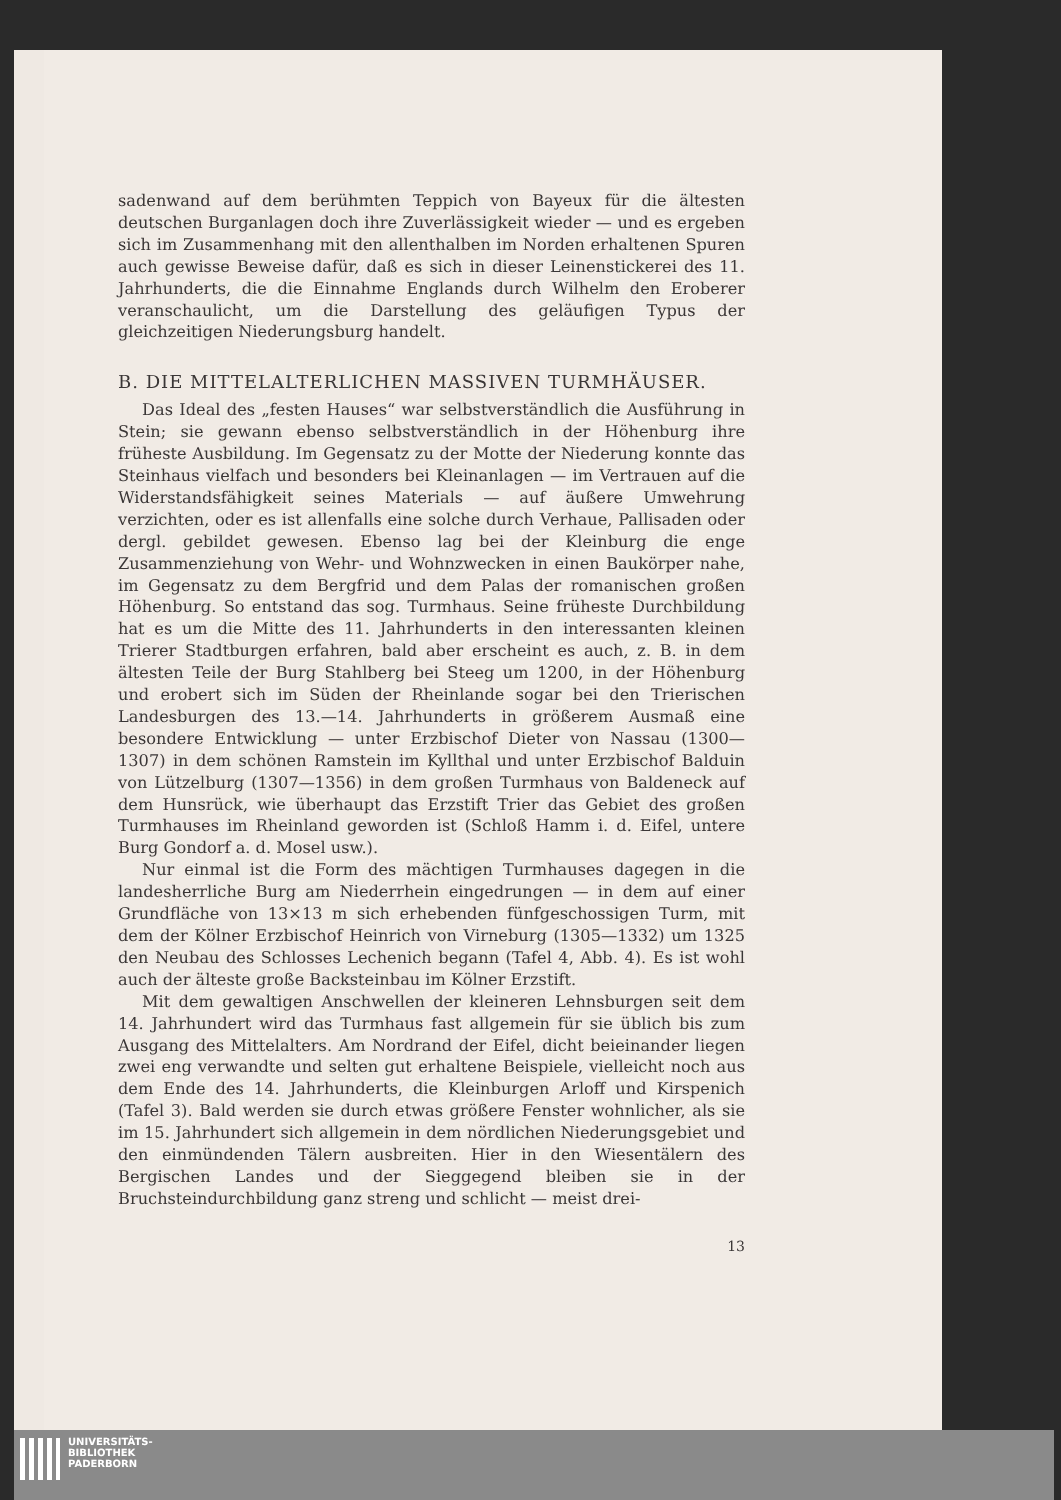sadenwand auf dem berühmten Teppich von Bayeux für die ältesten deutschen Burganlagen doch ihre Zuverlässigkeit wieder — und es ergeben sich im Zusammenhang mit den allenthalben im Norden erhaltenen Spuren auch gewisse Beweise dafür, daß es sich in dieser Leinenstickerei des 11. Jahrhunderts, die die Einnahme Englands durch Wilhelm den Eroberer veranschaulicht, um die Darstellung des geläufigen Typus der gleichzeitigen Niederungsburg handelt.
B. DIE MITTELALTERLICHEN MASSIVEN TURMHÄUSER.
Das Ideal des „festen Hauses“ war selbstverständlich die Ausführung in Stein; sie gewann ebenso selbstverständlich in der Höhenburg ihre früheste Ausbildung. Im Gegensatz zu der Motte der Niederung konnte das Steinhaus vielfach und besonders bei Kleinanlagen — im Vertrauen auf die Widerstandsfähigkeit seines Materials — auf äußere Umwehrung verzichten, oder es ist allenfalls eine solche durch Verhaue, Pallisaden oder dergl. gebildet gewesen. Ebenso lag bei der Kleinburg die enge Zusammenziehung von Wehr- und Wohnzwecken in einen Baukörper nahe, im Gegensatz zu dem Bergfrid und dem Palas der romanischen großen Höhenburg. So entstand das sog. Turmhaus. Seine früheste Durchbildung hat es um die Mitte des 11. Jahrhunderts in den interessanten kleinen Trierer Stadtburgen erfahren, bald aber erscheint es auch, z. B. in dem ältesten Teile der Burg Stahlberg bei Steeg um 1200, in der Höhenburg und erobert sich im Süden der Rheinlande sogar bei den Trierischen Landesburgen des 13.—14. Jahrhunderts in größerem Ausmaß eine besondere Entwicklung — unter Erzbischof Dieter von Nassau (1300—1307) in dem schönen Ramstein im Kyllthal und unter Erzbischof Balduin von Lützelburg (1307—1356) in dem großen Turmhaus von Baldeneck auf dem Hunsrück, wie überhaupt das Erzstift Trier das Gebiet des großen Turmhauses im Rheinland geworden ist (Schloß Hamm i. d. Eifel, untere Burg Gondorf a. d. Mosel usw.).
Nur einmal ist die Form des mächtigen Turmhauses dagegen in die landesherrliche Burg am Niederrhein eingedrungen — in dem auf einer Grundfläche von 13×13 m sich erhebenden fünfgeschossigen Turm, mit dem der Kölner Erzbischof Heinrich von Virneburg (1305—1332) um 1325 den Neubau des Schlosses Lechenich begann (Tafel 4, Abb. 4). Es ist wohl auch der älteste große Backsteinbau im Kölner Erzstift.
Mit dem gewaltigen Anschwellen der kleineren Lehnsburgen seit dem 14. Jahrhundert wird das Turmhaus fast allgemein für sie üblich bis zum Ausgang des Mittelalters. Am Nordrand der Eifel, dicht beieinander liegen zwei eng verwandte und selten gut erhaltene Beispiele, vielleicht noch aus dem Ende des 14. Jahrhunderts, die Kleinburgen Arloff und Kirspenich (Tafel 3). Bald werden sie durch etwas größere Fenster wohnlicher, als sie im 15. Jahrhundert sich allgemein in dem nördlichen Niederungsgebiet und den einmündenden Tälern ausbreiten. Hier in den Wiesentälern des Bergischen Landes und der Sieggegend bleiben sie in der Bruchsteindurchbildung ganz streng und schlicht — meist drei-
13
UNIVERSITÄTS-
BIBLIOTHEK
PADERBORN